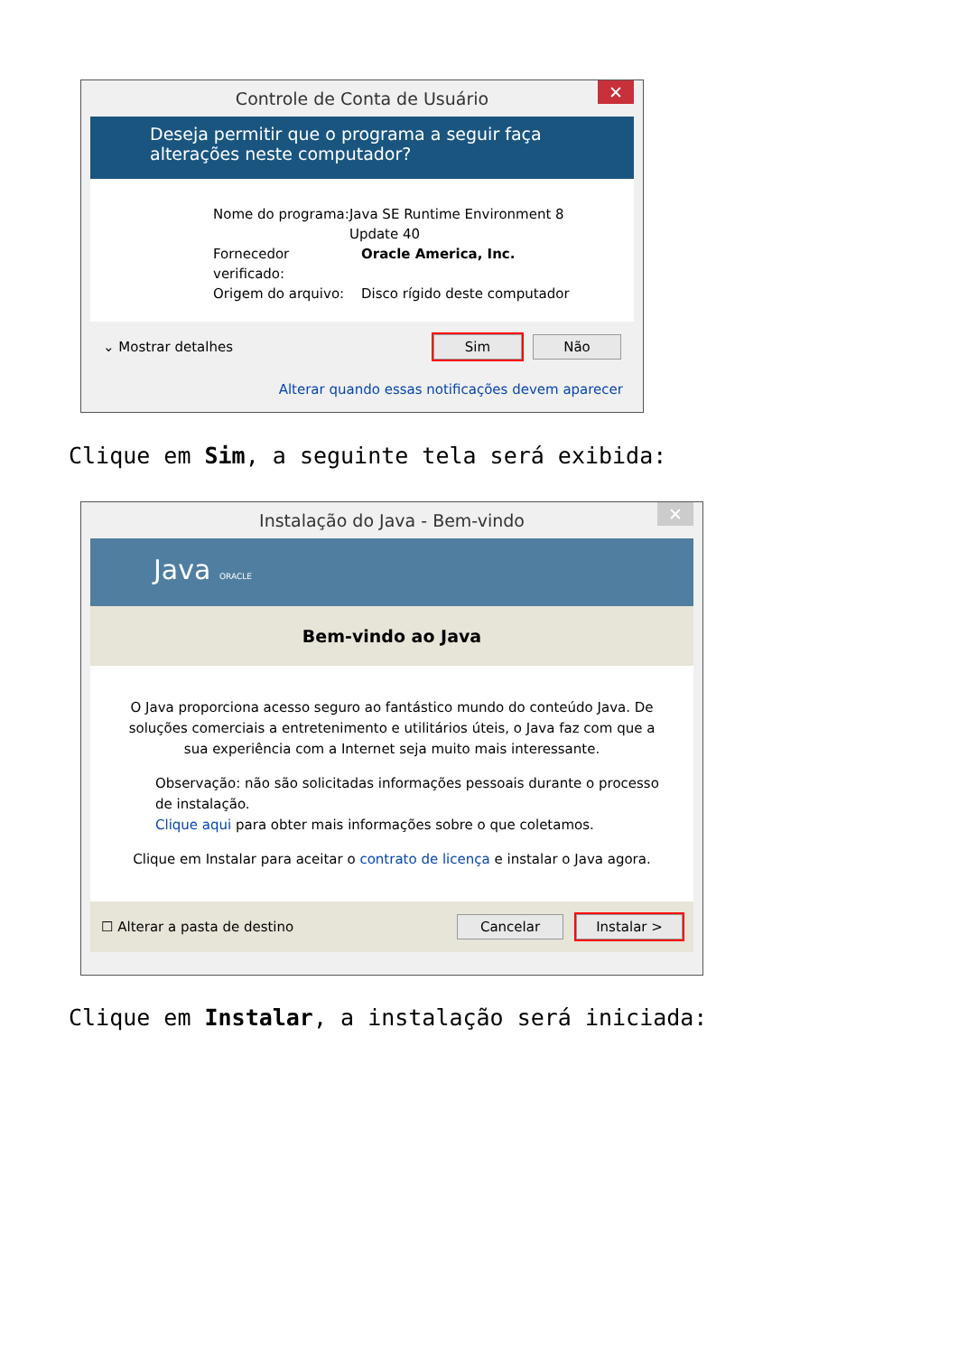Controle de Conta de Usuário
✕
Deseja permitir que o programa a seguir faça alterações neste computador?
Nome do programa: Java SE Runtime Environment 8 Update 40
Fornecedor verificado: Oracle America, Inc.
Origem do arquivo: Disco rígido deste computador
⌄ Mostrar detalhes Sim Não
Alterar quando essas notificações devem aparecer
Clique em Sim, a seguinte tela será exibida:
Instalação do Java - Bem-vindo
✕
Java ORACLE
Bem-vindo ao Java
O Java proporciona acesso seguro ao fantástico mundo do conteúdo Java. De soluções comerciais a entretenimento e utilitários úteis, o Java faz com que a sua experiência com a Internet seja muito mais interessante.
Observação: não são solicitadas informações pessoais durante o processo de instalação.
Clique aqui para obter mais informações sobre o que coletamos.
Clique em Instalar para aceitar o contrato de licença e instalar o Java agora.
☐ Alterar a pasta de destino Cancelar Instalar >
Clique em Instalar, a instalação será iniciada: